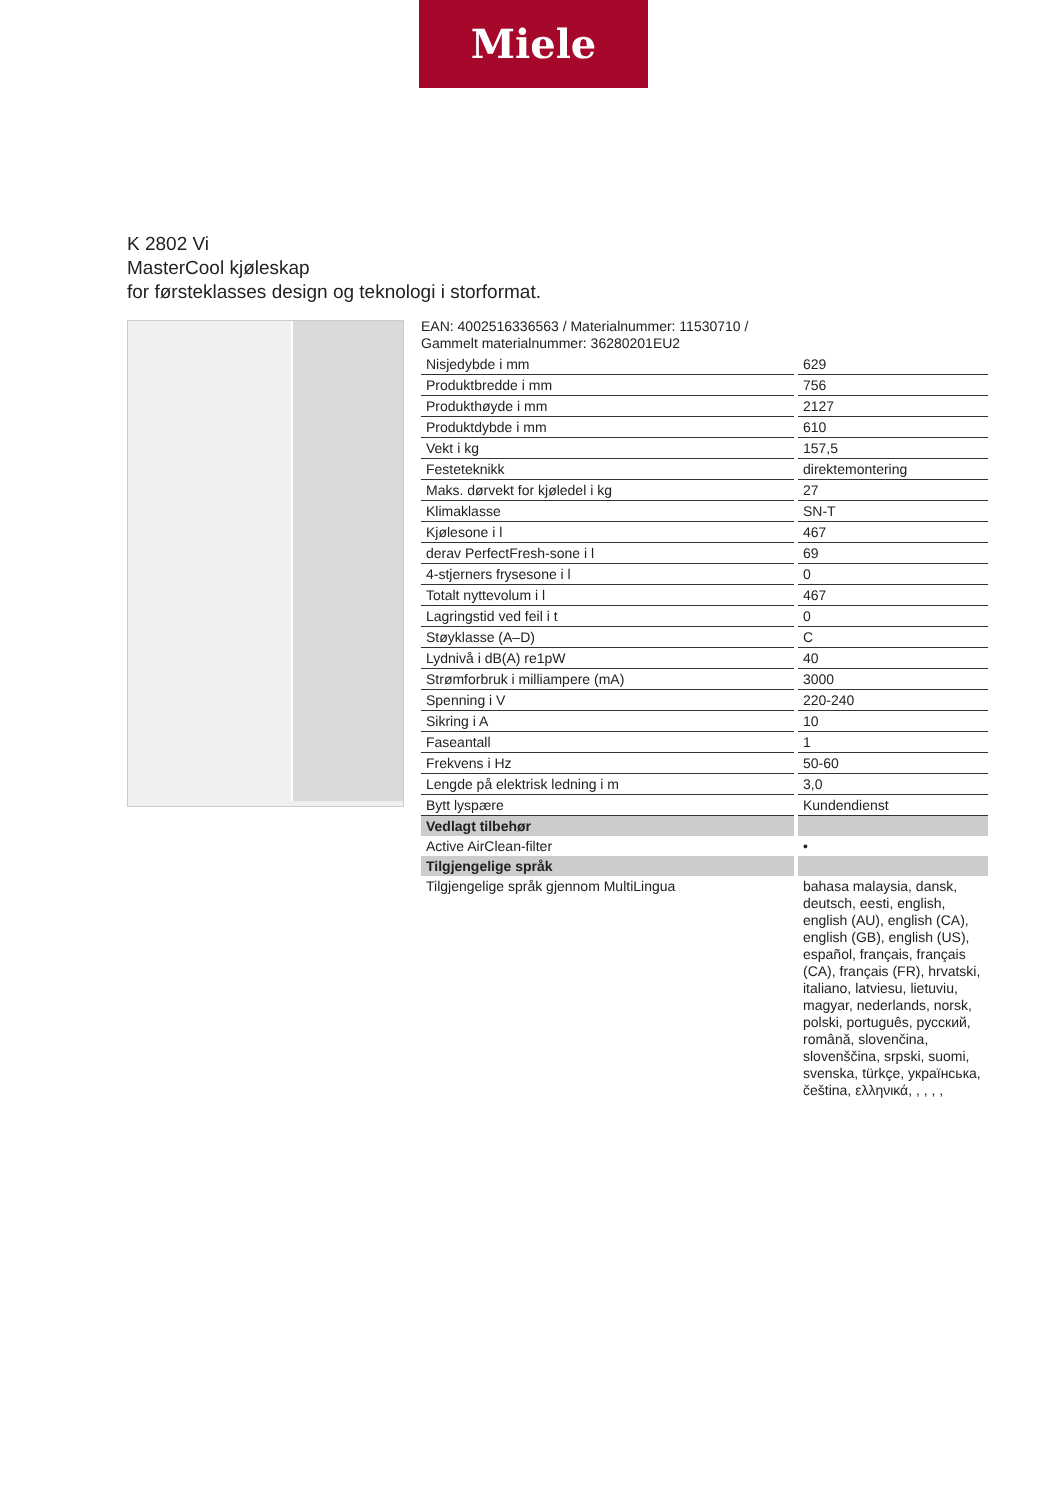Miele
K 2802 Vi
MasterCool kjøleskap
for førsteklasses design og teknologi i storformat.
EAN: 4002516336563 / Materialnummer: 11530710 /
Gammelt materialnummer: 36280201EU2
| Nisjedybde i mm | 629 |
| Produktbredde i mm | 756 |
| Produkthøyde i mm | 2127 |
| Produktdybde i mm | 610 |
| Vekt i kg | 157,5 |
| Festeteknikk | direktemontering |
| Maks. dørvekt for kjøledel i kg | 27 |
| Klimaklasse | SN-T |
| Kjølesone i l | 467 |
| derav PerfectFresh-sone i l | 69 |
| 4-stjerners frysesone i l | 0 |
| Totalt nyttevolum i l | 467 |
| Lagringstid ved feil i t | 0 |
| Støyklasse (A–D) | C |
| Lydnivå i dB(A) re1pW | 40 |
| Strømforbruk i milliampere (mA) | 3000 |
| Spenning i V | 220-240 |
| Sikring i A | 10 |
| Faseantall | 1 |
| Frekvens i Hz | 50-60 |
| Lengde på elektrisk ledning i m | 3,0 |
| Bytt lyspære | Kundendienst |
| Vedlagt tilbehør | |
| Active AirClean-filter | • |
| Tilgjengelige språk | |
| Tilgjengelige språk gjennom MultiLingua | bahasa malaysia, dansk, deutsch, eesti, english, english (AU), english (CA), english (GB), english (US), español, français, français (CA), français (FR), hrvatski, italiano, latviesu, lietuviu, magyar, nederlands, norsk, polski, português, русский, română, slovenčina, slovenščina, srpski, suomi, svenska, türkçe, українська, čeština, ελληνικά, , , , , |